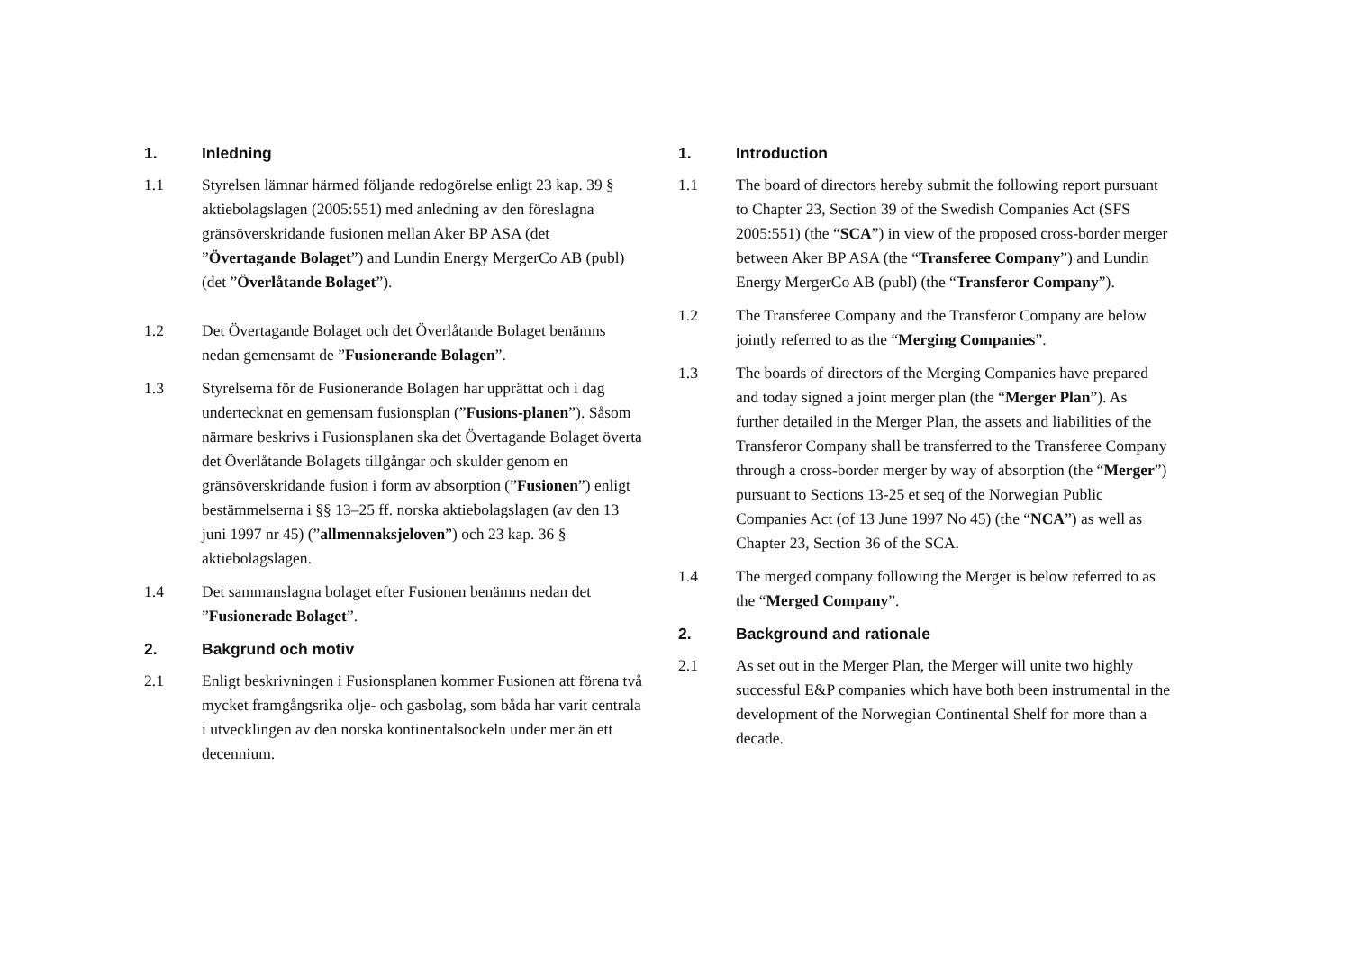1. Inledning
1.1 Styrelsen lämnar härmed följande redogörelse enligt 23 kap. 39 § aktiebolagslagen (2005:551) med anledning av den föreslagna gränsöverskridande fusionen mellan Aker BP ASA (det ”Övertagande Bolaget”) and Lundin Energy MergerCo AB (publ) (det ”Överlåtande Bolaget”).
1.2 Det Övertagande Bolaget och det Överlåtande Bolaget benämns nedan gemensamt de ”Fusionerande Bolagen”.
1.3 Styrelserna för de Fusionerande Bolagen har upprättat och i dag undertecknat en gemensam fusionsplan (”Fusions-planen”). Såsom närmare beskrivs i Fusionsplanen ska det Övertagande Bolaget överta det Överlåtande Bolagets tillgångar och skulder genom en gränsöverskridande fusion i form av absorption (”Fusionen”) enligt bestämmelserna i §§ 13–25 ff. norska aktiebolagslagen (av den 13 juni 1997 nr 45) (”allmennaksjeloven”) och 23 kap. 36 § aktiebolagslagen.
1.4 Det sammanslagna bolaget efter Fusionen benämns nedan det ”Fusionerade Bolaget”.
2. Bakgrund och motiv
2.1 Enligt beskrivningen i Fusionsplanen kommer Fusionen att förena två mycket framgångsrika olje- och gasbolag, som båda har varit centrala i utvecklingen av den norska kontinentalsockeln under mer än ett decennium.
1. Introduction
1.1 The board of directors hereby submit the following report pursuant to Chapter 23, Section 39 of the Swedish Companies Act (SFS 2005:551) (the “SCA”) in view of the proposed cross-border merger between Aker BP ASA (the “Transferee Company”) and Lundin Energy MergerCo AB (publ) (the “Transferor Company”).
1.2 The Transferee Company and the Transferor Company are below jointly referred to as the “Merging Companies”.
1.3 The boards of directors of the Merging Companies have prepared and today signed a joint merger plan (the “Merger Plan”). As further detailed in the Merger Plan, the assets and liabilities of the Transferor Company shall be transferred to the Transferee Company through a cross-border merger by way of absorption (the “Merger”) pursuant to Sections 13-25 et seq of the Norwegian Public Companies Act (of 13 June 1997 No 45) (the “NCA”) as well as Chapter 23, Section 36 of the SCA.
1.4 The merged company following the Merger is below referred to as the “Merged Company”.
2. Background and rationale
2.1 As set out in the Merger Plan, the Merger will unite two highly successful E&P companies which have both been instrumental in the development of the Norwegian Continental Shelf for more than a decade.